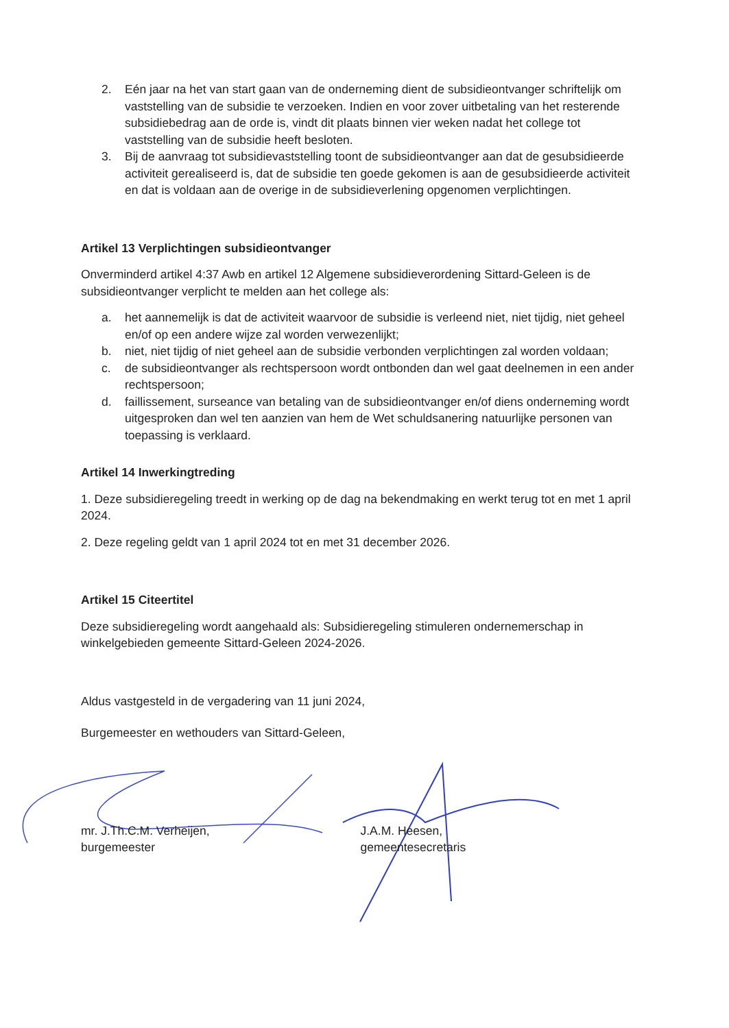2. Eén jaar na het van start gaan van de onderneming dient de subsidieontvanger schriftelijk om vaststelling van de subsidie te verzoeken. Indien en voor zover uitbetaling van het resterende subsidiebedrag aan de orde is, vindt dit plaats binnen vier weken nadat het college tot vaststelling van de subsidie heeft besloten.
3. Bij de aanvraag tot subsidievaststelling toont de subsidieontvanger aan dat de gesubsidieerde activiteit gerealiseerd is, dat de subsidie ten goede gekomen is aan de gesubsidieerde activiteit en dat is voldaan aan de overige in de subsidieverlening opgenomen verplichtingen.
Artikel 13 Verplichtingen subsidieontvanger
Onverminderd artikel 4:37 Awb en artikel 12 Algemene subsidieverordening Sittard-Geleen is de subsidieontvanger verplicht te melden aan het college als:
a. het aannemelijk is dat de activiteit waarvoor de subsidie is verleend niet, niet tijdig, niet geheel en/of op een andere wijze zal worden verwezenlijkt;
b. niet, niet tijdig of niet geheel aan de subsidie verbonden verplichtingen zal worden voldaan;
c. de subsidieontvanger als rechtspersoon wordt ontbonden dan wel gaat deelnemen in een ander rechtspersoon;
d. faillissement, surseance van betaling van de subsidieontvanger en/of diens onderneming wordt uitgesproken dan wel ten aanzien van hem de Wet schuldsanering natuurlijke personen van toepassing is verklaard.
Artikel 14 Inwerkingtreding
1. Deze subsidieregeling treedt in werking op de dag na bekendmaking en werkt terug tot en met 1 april 2024.
2. Deze regeling geldt van 1 april 2024 tot en met 31 december 2026.
Artikel 15 Citeertitel
Deze subsidieregeling wordt aangehaald als: Subsidieregeling stimuleren ondernemerschap in winkelgebieden gemeente Sittard-Geleen 2024-2026.
Aldus vastgesteld in de vergadering van 11 juni 2024,
Burgemeester en wethouders van Sittard-Geleen,
mr. J.Th.C.M. Verheijen,
burgemeester
J.A.M. Heesen,
gemeentesecretaris